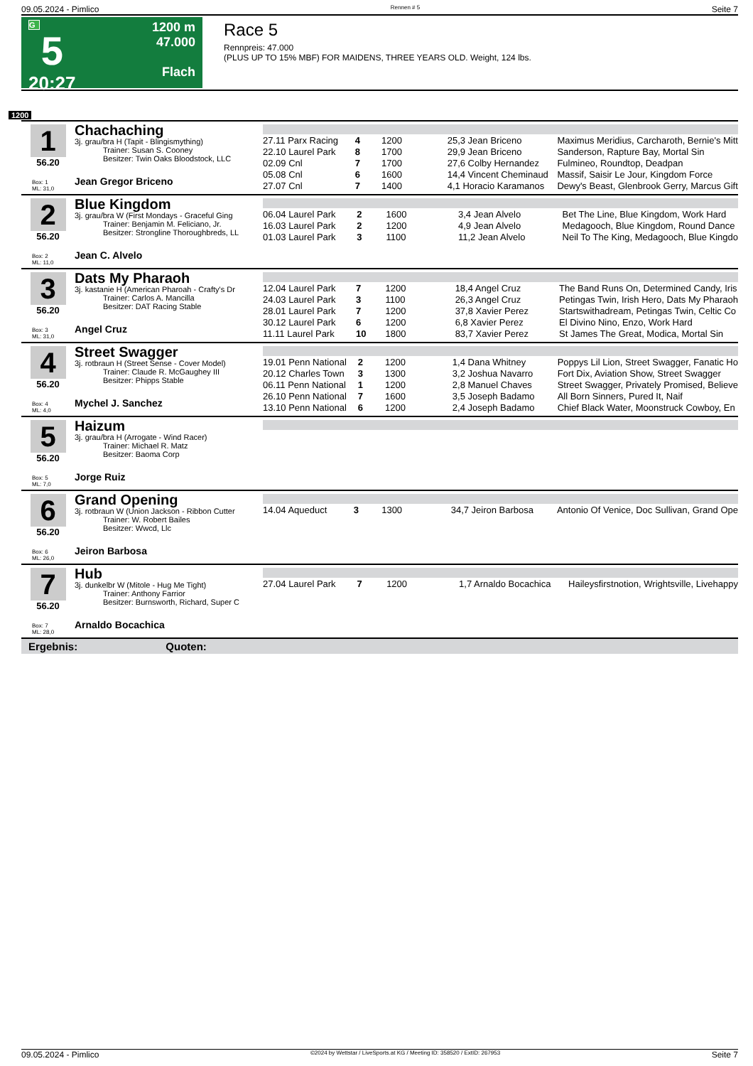09.05.2024 - Pimlico Rennen # 5 Seite 7
G
5
20:27
1200 m
47.000
Flach
Race 5
Rennpreis: 47.000
(PLUS UP TO 15% MBF) FOR MAIDENS, THREE YEARS OLD. Weight, 124 lbs.
1200
1
56.20
Box: 1
ML: 31,0
Chachaching
3j. grau/bra H (Tapit - Blingismything)
Trainer: Susan S. Cooney
Besitzer: Twin Oaks Bloodstock, LLC
Jean Gregor Briceno
| 27.11 Parx Racing | 4 | 1200 | 25,3 Jean Briceno | Maximus Meridius, Carcharoth, Bernie's Mitt |
| 22.10 Laurel Park | 8 | 1700 | 29,9 Jean Briceno | Sanderson, Rapture Bay, Mortal Sin |
| 02.09 Cnl | 7 | 1700 | 27,6 Colby Hernandez | Fulmineo, Roundtop, Deadpan |
| 05.08 Cnl | 6 | 1600 | 14,4 Vincent Cheminaud | Massif, Saisir Le Jour, Kingdom Force |
| 27.07 Cnl | 7 | 1400 | 4,1 Horacio Karamanos | Dewy's Beast, Glenbrook Gerry, Marcus Gift |
2
56.20
Box: 2
ML: 11,0
Blue Kingdom
3j. grau/bra W (First Mondays - Graceful Ging
Trainer: Benjamin M. Feliciano, Jr.
Besitzer: Strongline Thoroughbreds, LL
Jean C. Alvelo
| 06.04 Laurel Park | 2 | 1600 | 3,4 Jean Alvelo | Bet The Line, Blue Kingdom, Work Hard |
| 16.03 Laurel Park | 2 | 1200 | 4,9 Jean Alvelo | Medagooch, Blue Kingdom, Round Dance |
| 01.03 Laurel Park | 3 | 1100 | 11,2 Jean Alvelo | Neil To The King, Medagooch, Blue Kingdo |
3
56.20
Box: 3
ML: 31,0
Dats My Pharaoh
3j. kastanie H (American Pharoah - Crafty's Dr
Trainer: Carlos A. Mancilla
Besitzer: DAT Racing Stable
Angel Cruz
| 12.04 Laurel Park | 7 | 1200 | 18,4 Angel Cruz | The Band Runs On, Determined Candy, Iris |
| 24.03 Laurel Park | 3 | 1100 | 26,3 Angel Cruz | Petingas Twin, Irish Hero, Dats My Pharaoh |
| 28.01 Laurel Park | 7 | 1200 | 37,8 Xavier Perez | Startswithadream, Petingas Twin, Celtic Co |
| 30.12 Laurel Park | 6 | 1200 | 6,8 Xavier Perez | El Divino Nino, Enzo, Work Hard |
| 11.11 Laurel Park | 10 | 1800 | 83,7 Xavier Perez | St James The Great, Modica, Mortal Sin |
4
56.20
Box: 4
ML: 4,0
Street Swagger
3j. rotbraun H (Street Sense - Cover Model)
Trainer: Claude R. McGaughey III
Besitzer: Phipps Stable
Mychel J. Sanchez
| 19.01 Penn National | 2 | 1200 | 1,4 Dana Whitney | Poppys Lil Lion, Street Swagger, Fanatic Ho |
| 20.12 Charles Town | 3 | 1300 | 3,2 Joshua Navarro | Fort Dix, Aviation Show, Street Swagger |
| 06.11 Penn National | 1 | 1200 | 2,8 Manuel Chaves | Street Swagger, Privately Promised, Believe |
| 26.10 Penn National | 7 | 1600 | 3,5 Joseph Badamo | All Born Sinners, Pured It, Naif |
| 13.10 Penn National | 6 | 1200 | 2,4 Joseph Badamo | Chief Black Water, Moonstruck Cowboy, En |
5
56.20
Box: 5
ML: 7,0
Haizum
3j. grau/bra H (Arrogate - Wind Racer)
Trainer: Michael R. Matz
Besitzer: Baoma Corp
Jorge Ruiz
6
56.20
Box: 6
ML: 26,0
Grand Opening
3j. rotbraun W (Union Jackson - Ribbon Cutter
Trainer: W. Robert Bailes
Besitzer: Wwcd, Llc
Jeiron Barbosa
| 14.04 Aqueduct | 3 | 1300 | 34,7 Jeiron Barbosa | Antonio Of Venice, Doc Sullivan, Grand Ope |
7
56.20
Box: 7
ML: 28,0
Hub
3j. dunkelbr W (Mitole - Hug Me Tight)
Trainer: Anthony Farrior
Besitzer: Burnsworth, Richard, Super C
Arnaldo Bocachica
| 27.04 Laurel Park | 7 | 1200 | 1,7 Arnaldo Bocachica | Haileysfirstnotion, Wrightsville, Livehappy |
Ergebnis: Quoten:
09.05.2024 - Pimlico ©2024 by Wettstar / LiveSports.at KG / Meeting ID: 358520 / ExtID: 267953 Seite 7